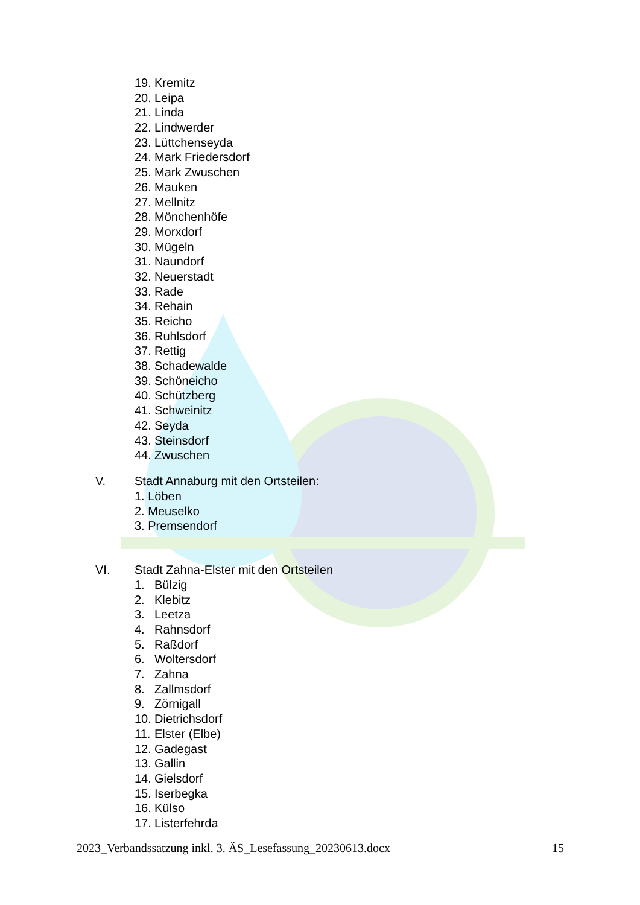19. Kremitz
20. Leipa
21. Linda
22. Lindwerder
23. Lüttchenseyda
24. Mark Friedersdorf
25. Mark Zwuschen
26. Mauken
27. Mellnitz
28. Mönchenhöfe
29. Morxdorf
30. Mügeln
31. Naundorf
32. Neuerstadt
33. Rade
34. Rehain
35. Reicho
36. Ruhlsdorf
37. Rettig
38. Schadewalde
39. Schöneicho
40. Schützberg
41. Schweinitz
42. Seyda
43. Steinsdorf
44. Zwuschen
V. Stadt Annaburg mit den Ortsteilen:
1. Löben
2. Meuselko
3. Premsendorf
VI. Stadt Zahna-Elster mit den Ortsteilen
1. Bülzig
2. Klebitz
3. Leetza
4. Rahnsdorf
5. Raßdorf
6. Woltersdorf
7. Zahna
8. Zallmsdorf
9. Zörnigall
10. Dietrichsdorf
11. Elster (Elbe)
12. Gadegast
13. Gallin
14. Gielsdorf
15. Iserbegka
16. Külso
17. Listerfehrda
2023_Verbandssatzung inkl. 3. ÄS_Lesefassung_20230613.docx 15